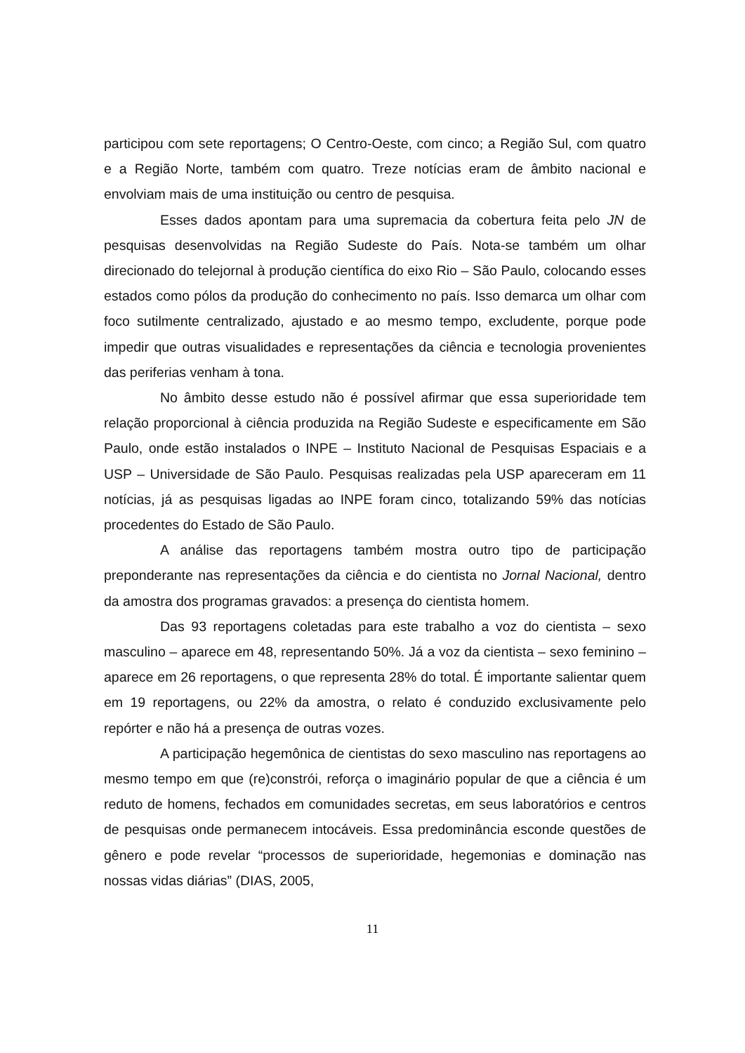participou com sete reportagens; O Centro-Oeste, com cinco; a Região Sul, com quatro e a Região Norte, também com quatro. Treze notícias eram de âmbito nacional e envolviam mais de uma instituição ou centro de pesquisa.
Esses dados apontam para uma supremacia da cobertura feita pelo JN de pesquisas desenvolvidas na Região Sudeste do País. Nota-se também um olhar direcionado do telejornal à produção científica do eixo Rio – São Paulo, colocando esses estados como pólos da produção do conhecimento no país. Isso demarca um olhar com foco sutilmente centralizado, ajustado e ao mesmo tempo, excludente, porque pode impedir que outras visualidades e representações da ciência e tecnologia provenientes das periferias venham à tona.
No âmbito desse estudo não é possível afirmar que essa superioridade tem relação proporcional à ciência produzida na Região Sudeste e especificamente em São Paulo, onde estão instalados o INPE – Instituto Nacional de Pesquisas Espaciais e a USP – Universidade de São Paulo. Pesquisas realizadas pela USP apareceram em 11 notícias, já as pesquisas ligadas ao INPE foram cinco, totalizando 59% das notícias procedentes do Estado de São Paulo.
A análise das reportagens também mostra outro tipo de participação preponderante nas representações da ciência e do cientista no Jornal Nacional, dentro da amostra dos programas gravados: a presença do cientista homem.
Das 93 reportagens coletadas para este trabalho a voz do cientista – sexo masculino – aparece em 48, representando 50%. Já a voz da cientista – sexo feminino – aparece em 26 reportagens, o que representa 28% do total. É importante salientar quem em 19 reportagens, ou 22% da amostra, o relato é conduzido exclusivamente pelo repórter e não há a presença de outras vozes.
A participação hegemônica de cientistas do sexo masculino nas reportagens ao mesmo tempo em que (re)constrói, reforça o imaginário popular de que a ciência é um reduto de homens, fechados em comunidades secretas, em seus laboratórios e centros de pesquisas onde permanecem intocáveis. Essa predominância esconde questões de gênero e pode revelar “processos de superioridade, hegemonias e dominação nas nossas vidas diárias” (DIAS, 2005,
11